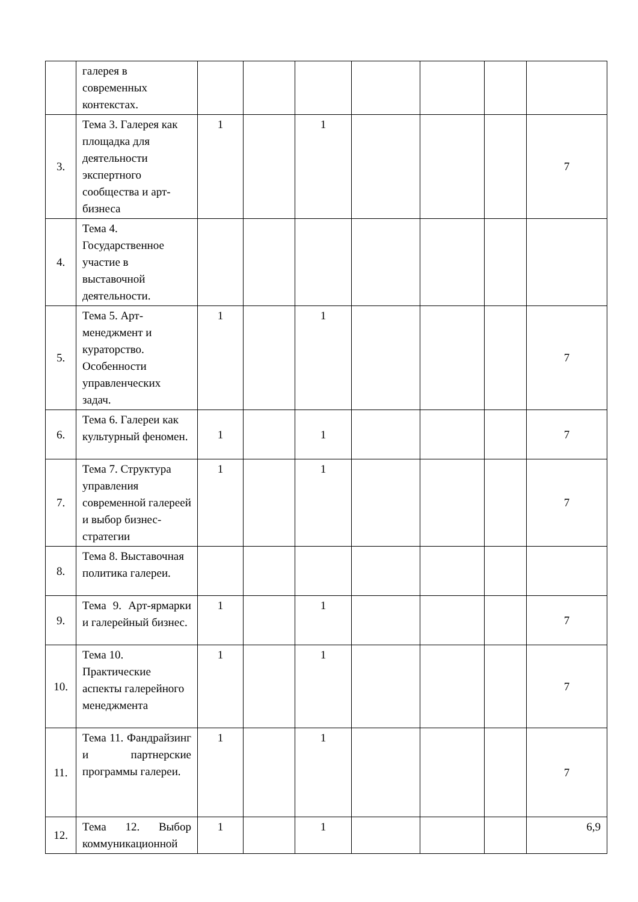| | галерея в современных контекстах. | | | | | | | |
| 3. | Тема 3. Галерея как площадка для деятельности экспертного сообщества и арт-бизнеса | 1 | | 1 | | | | 7 |
| 4. | Тема 4. Государственное участие в выставочной деятельности. | | | | | | | |
| 5. | Тема 5. Арт-менеджмент и кураторство. Особенности управленческих задач. | 1 | | 1 | | | | 7 |
| 6. | Тема 6. Галереи как культурный феномен. | 1 | | 1 | | | | 7 |
| 7. | Тема 7. Структура управления современной галереей и выбор бизнес-стратегии | 1 | | 1 | | | | 7 |
| 8. | Тема 8. Выставочная политика галереи. | | | | | | | |
| 9. | Тема 9. Арт-ярмарки и галерейный бизнес. | 1 | | 1 | | | | 7 |
| 10. | Тема 10. Практические аспекты галерейного менеджмента | 1 | | 1 | | | | 7 |
| 11. | Тема 11. Фандрайзинг и партнерские программы галереи. | 1 | | 1 | | | | 7 |
| 12. | Тема 12. Выбор коммуникационной | 1 | | 1 | | | | 6,9 |